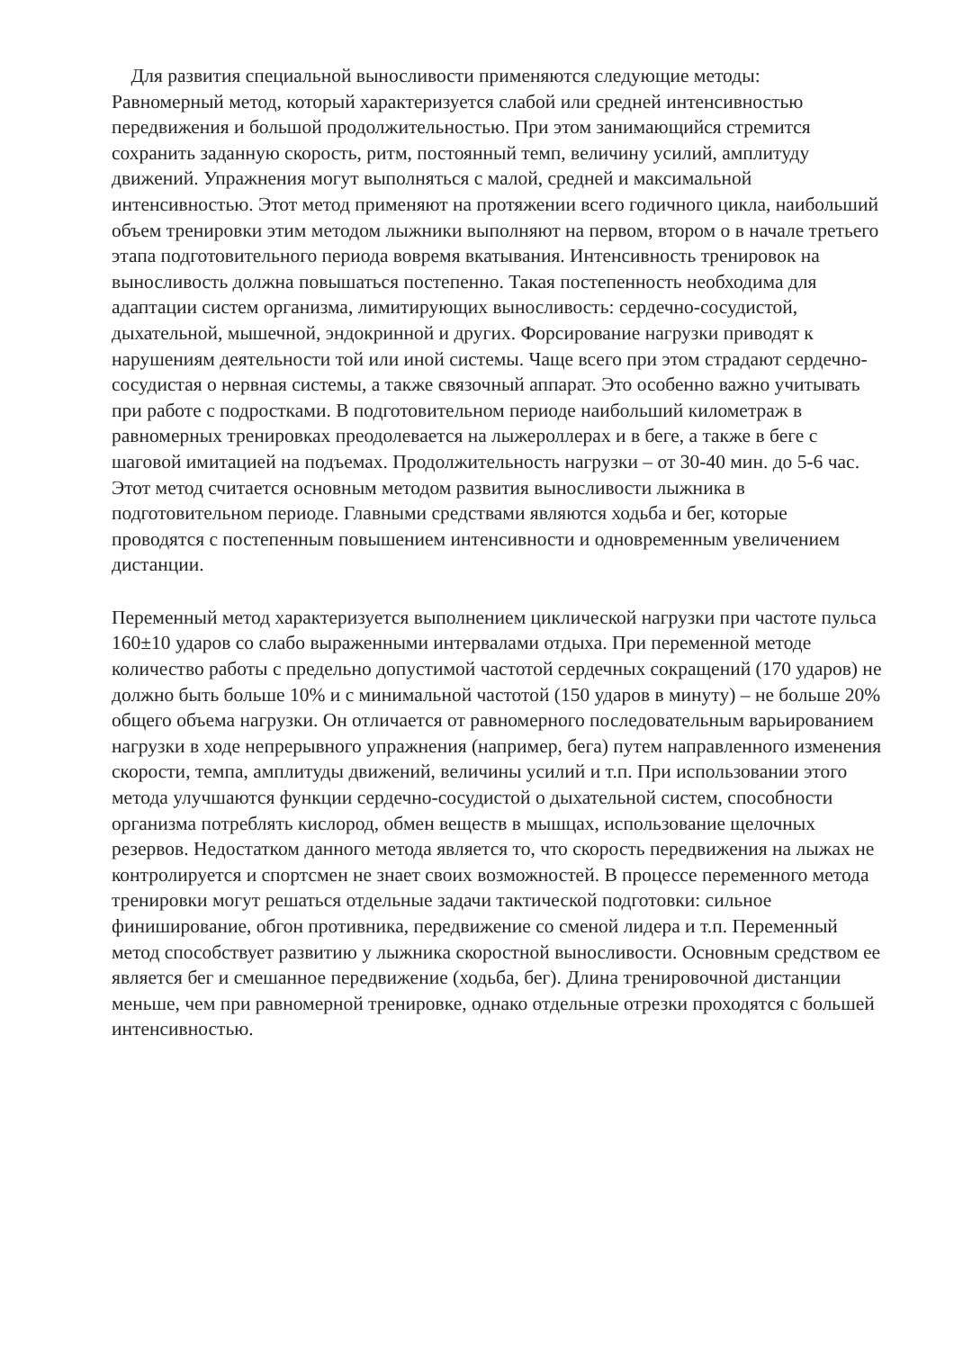Для развития специальной выносливости применяются следующие методы:
Равномерный метод, который характеризуется слабой или средней интенсивностью передвижения и большой продолжительностью. При этом занимающийся стремится сохранить заданную скорость, ритм, постоянный темп, величину усилий, амплитуду движений. Упражнения могут выполняться с малой, средней и максимальной интенсивностью. Этот метод применяют на протяжении всего годичного цикла, наибольший объем тренировки этим методом лыжники выполняют на первом, втором о в начале третьего этапа подготовительного периода вовремя вкатывания. Интенсивность тренировок на выносливость должна повышаться постепенно. Такая постепенность необходима для адаптации систем организма, лимитирующих выносливость: сердечно-сосудистой, дыхательной, мышечной, эндокринной и других. Форсирование нагрузки приводят к нарушениям деятельности той или иной системы. Чаще всего при этом страдают сердечно-сосудистая о нервная системы, а также связочный аппарат. Это особенно важно учитывать при работе с подростками. В подготовительном периоде наибольший километраж в равномерных тренировках преодолевается на лыжероллерах и в беге, а также в беге с шаговой имитацией на подъемах. Продолжительность нагрузки – от 30-40 мин. до 5-6 час. Этот метод считается основным методом развития выносливости лыжника в подготовительном периоде. Главными средствами являются ходьба и бег, которые проводятся с постепенным повышением интенсивности и одновременным увеличением дистанции.
Переменный метод характеризуется выполнением циклической нагрузки при частоте пульса 160±10 ударов со слабо выраженными интервалами отдыха. При переменной методе количество работы с предельно допустимой частотой сердечных сокращений (170 ударов) не должно быть больше 10% и с минимальной частотой (150 ударов в минуту) – не больше 20% общего объема нагрузки. Он отличается от равномерного последовательным варьированием нагрузки в ходе непрерывного упражнения (например, бега) путем направленного изменения скорости, темпа, амплитуды движений, величины усилий и т.п. При использовании этого метода улучшаются функции сердечно-сосудистой о дыхательной систем, способности организма потреблять кислород, обмен веществ в мышцах, использование щелочных резервов. Недостатком данного метода является то, что скорость передвижения на лыжах не контролируется и спортсмен не знает своих возможностей. В процессе переменного метода тренировки могут решаться отдельные задачи тактической подготовки: сильное финиширование, обгон противника, передвижение со сменой лидера и т.п. Переменный метод способствует развитию у лыжника скоростной выносливости. Основным средством ее является бег и смешанное передвижение (ходьба, бег). Длина тренировочной дистанции меньше, чем при равномерной тренировке, однако отдельные отрезки проходятся с большей интенсивностью.